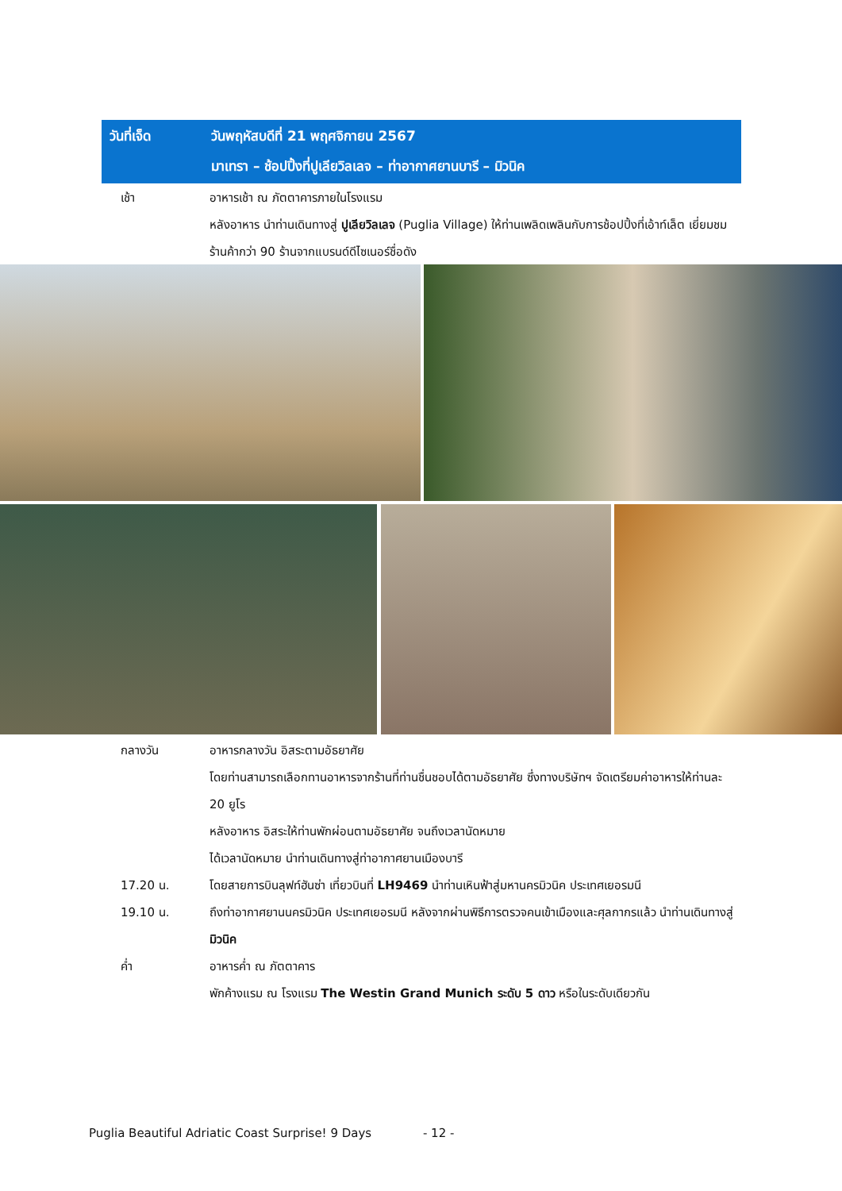| วันที่เจ็ด | วันพฤหัสบดีที่ 21 พฤศจิกายน 2567 |
| | มาเทรา – ช้อปปิ้งที่ปูเลียวิลเลจ – ท่าอากาศยานบารี – มิวนิค |
เช้า อาหารเช้า ณ ภัตตาคารภายในโรงแรม
หลังอาหาร นำท่านเดินทางสู่ ปูเลียวิลเลจ (Puglia Village) ให้ท่านเพลิดเพลินกับการช้อปปิ้งที่เอ้าท์เล็ต เยี่ยมชมร้านค้ากว่า 90 ร้านจากแบรนด์ดีไซเนอร์ชื่อดัง
กลางวัน อาหารกลางวัน อิสระตามอัธยาศัย
โดยท่านสามารถเลือกทานอาหารจากร้านที่ท่านชื่นชอบได้ตามอัธยาศัย ซึ่งทางบริษัทฯ จัดเตรียมค่าอาหารให้ท่านละ 20 ยูโร
หลังอาหาร อิสระให้ท่านพักผ่อนตามอัธยาศัย จนถึงเวลานัดหมาย
ได้เวลานัดหมาย นำท่านเดินทางสู่ท่าอากาศยานเมืองบารี
17.20 น. โดยสายการบินลุฟท์ฮันซ่า เที่ยวบินที่ LH9469 นำท่านเหินฟ้าสู่มหานครมิวนิค ประเทศเยอรมนี
19.10 น. ถึงท่าอากาศยานนครมิวนิค ประเทศเยอรมนี หลังจากผ่านพิธีการตรวจคนเข้าเมืองและศุลกากรแล้ว นำท่านเดินทางสู่ มิวนิค
ค่ำ อาหารค่ำ ณ ภัตตาคาร
พักค้างแรม ณ โรงแรม The Westin Grand Munich ระดับ 5 ดาว หรือในระดับเดียวกัน
Puglia Beautiful Adriatic Coast Surprise! 9 Days - 12 -